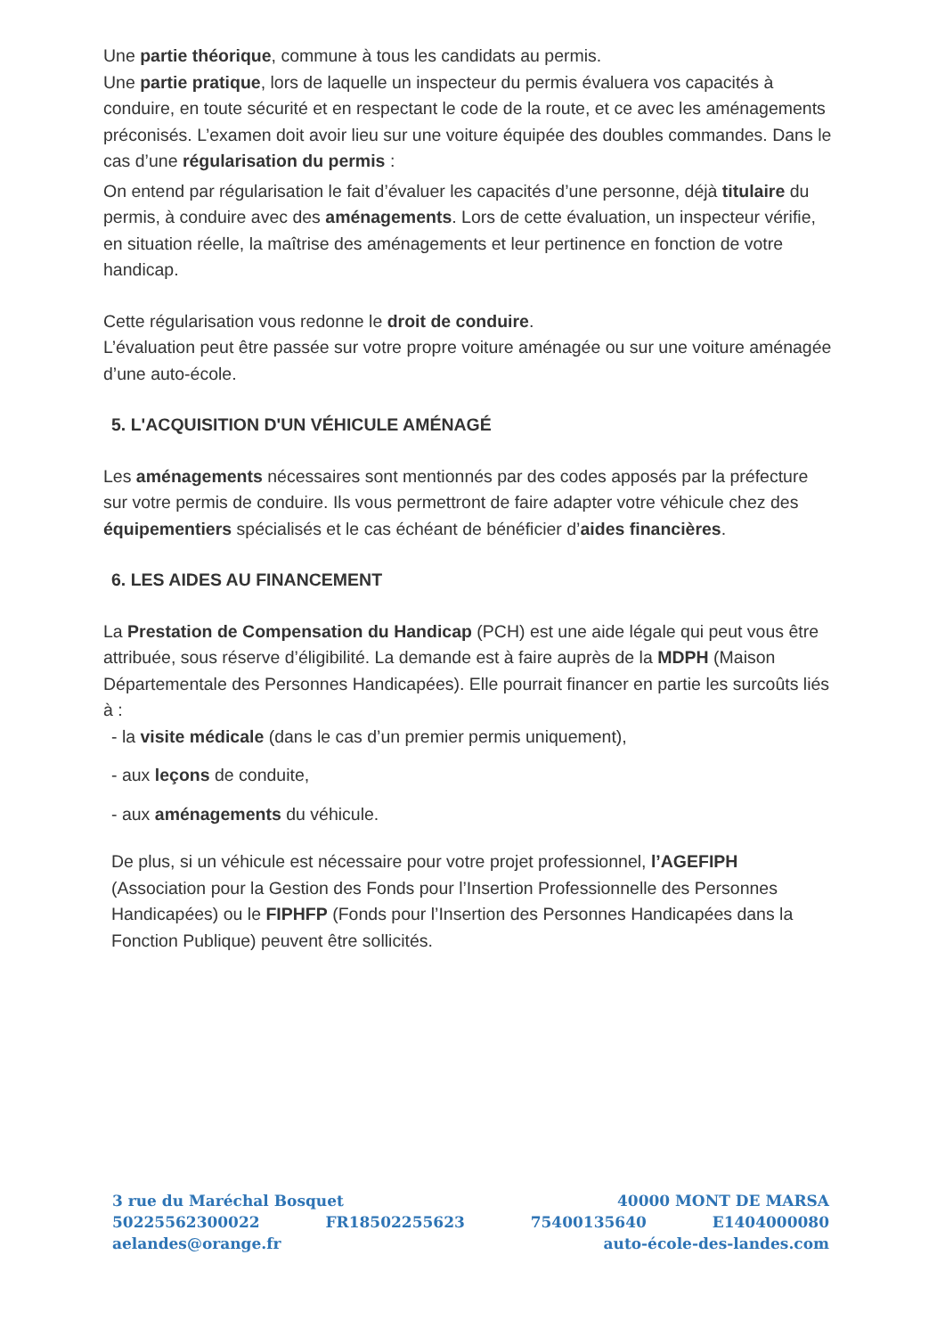Une partie théorique, commune à tous les candidats au permis.
Une partie pratique, lors de laquelle un inspecteur du permis évaluera vos capacités à conduire, en toute sécurité et en respectant le code de la route, et ce avec les aménagements préconisés. L’examen doit avoir lieu sur une voiture équipée des doubles commandes. Dans le cas d’une régularisation du permis :
On entend par régularisation le fait d’évaluer les capacités d’une personne, déjà titulaire du permis, à conduire avec des aménagements. Lors de cette évaluation, un inspecteur vérifie, en situation réelle, la maîtrise des aménagements et leur pertinence en fonction de votre handicap.
Cette régularisation vous redonne le droit de conduire.
L’évaluation peut être passée sur votre propre voiture aménagée ou sur une voiture aménagée d’une auto-école.
5. L'ACQUISITION D'UN VÉHICULE AMÉNAGÉ
Les aménagements nécessaires sont mentionnés par des codes apposés par la préfecture sur votre permis de conduire. Ils vous permettront de faire adapter votre véhicule chez des équipementiers spécialisés et le cas échéant de bénéficier d’aides financières.
6. LES AIDES AU FINANCEMENT
La Prestation de Compensation du Handicap (PCH) est une aide légale qui peut vous être attribuée, sous réserve d’éligibilité. La demande est à faire auprès de la MDPH (Maison Départementale des Personnes Handicapées). Elle pourrait financer en partie les surcoûts liés à :
- la visite médicale (dans le cas d’un premier permis uniquement),
- aux leçons de conduite,
- aux aménagements du véhicule.
De plus, si un véhicule est nécessaire pour votre projet professionnel, l’AGEFIPH (Association pour la Gestion des Fonds pour l’Insertion Professionnelle des Personnes Handicapées) ou le FIPHFP (Fonds pour l’Insertion des Personnes Handicapées dans la Fonction Publique) peuvent être sollicités.
3 rue du Maréchal Bosquet 40000 MONT DE MARSA
50225562300022 FR18502255623 75400135640 E1404000080
aelandes@orange.fr auto-école-des-landes.com